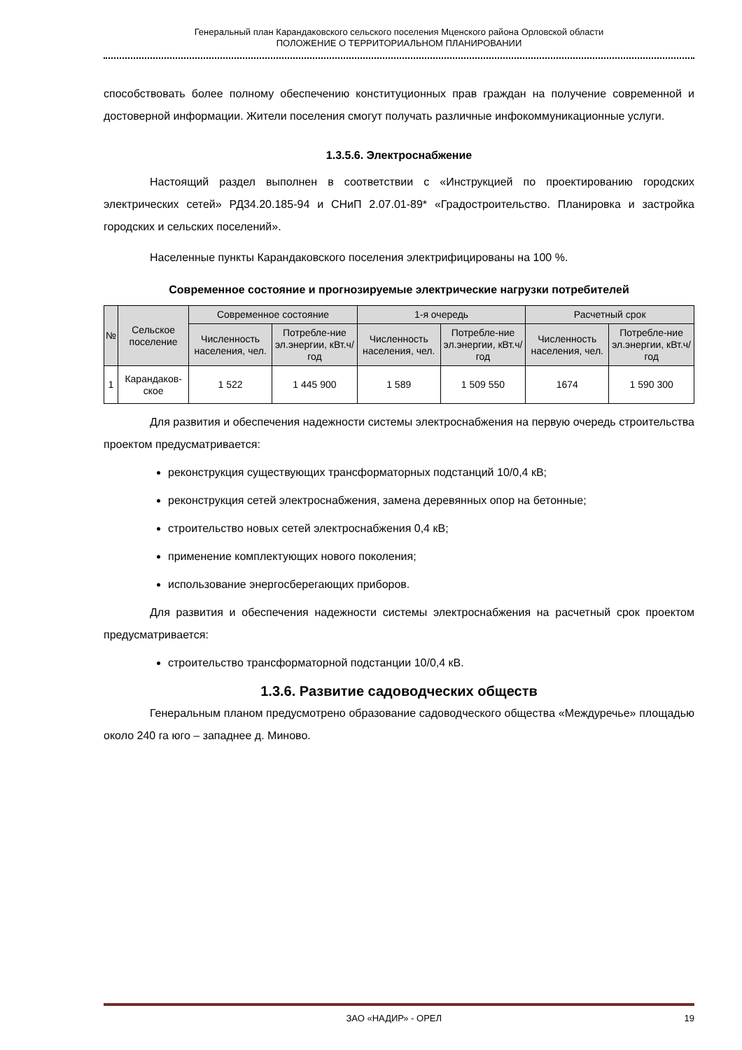Генеральный план Карандаковского сельского поселения Мценского района Орловской области
ПОЛОЖЕНИЕ О ТЕРРИТОРИАЛЬНОМ ПЛАНИРОВАНИИ
способствовать более полному обеспечению конституционных прав граждан на получение современной и достоверной информации. Жители поселения смогут получать различные инфокоммуникационные услуги.
1.3.5.6. Электроснабжение
Настоящий раздел выполнен в соответствии с «Инструкцией по проектированию городских электрических сетей» РД34.20.185-94 и СНиП 2.07.01-89* «Градостроительство. Планировка и застройка городских и сельских поселений».
Населенные пункты Карандаковского поселения электрифицированы на 100 %.
Современное состояние и прогнозируемые электрические нагрузки потребителей
| № | Сельское поселение | Современное состояние | | 1-я очередь | | Расчетный срок | |
| --- | --- | --- | --- | --- | --- | --- | --- |
| | | Численность населения, чел. | Потребле-ние эл.энергии, кВт.ч/год | Численность населения, чел. | Потребле-ние эл.энергии, кВт.ч/год | Численность населения, чел. | Потребле-ние эл.энергии, кВт.ч/год |
| 1 | Карандаков-ское | 1 522 | 1 445 900 | 1 589 | 1 509 550 | 1674 | 1 590 300 |
Для развития и обеспечения надежности системы электроснабжения на первую очередь строительства проектом предусматривается:
реконструкция существующих трансформаторных подстанций 10/0,4 кВ;
реконструкция сетей электроснабжения, замена деревянных опор на бетонные;
строительство новых сетей электроснабжения 0,4 кВ;
применение комплектующих нового поколения;
использование энергосберегающих приборов.
Для развития и обеспечения надежности системы электроснабжения на расчетный срок проектом предусматривается:
строительство трансформаторной подстанции 10/0,4 кВ.
1.3.6. Развитие садоводческих обществ
Генеральным планом предусмотрено образование садоводческого общества «Междуречье» площадью около 240 га юго – западнее д. Миново.
ЗАО «НАДИР» - ОРЕЛ 19